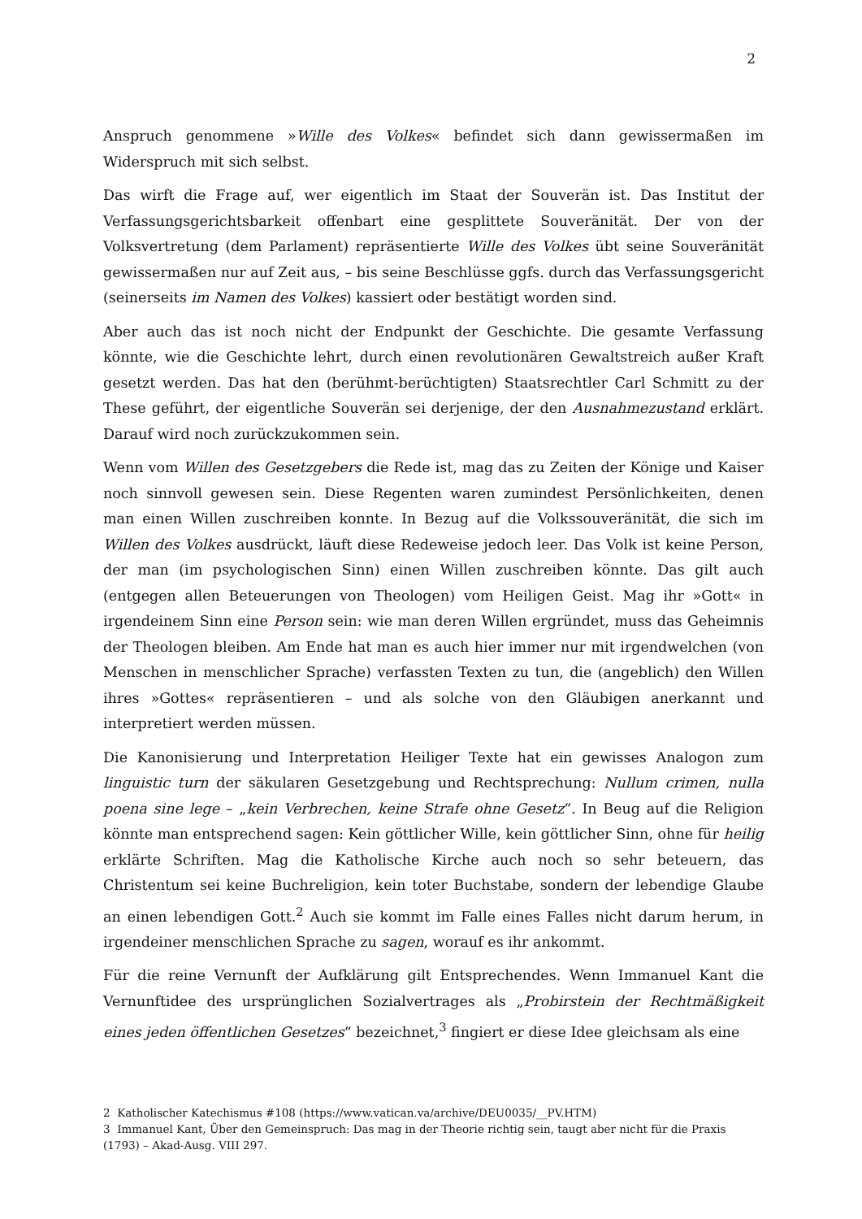2
Anspruch genommene »Wille des Volkes« befindet sich dann gewissermaßen im Widerspruch mit sich selbst.
Das wirft die Frage auf, wer eigentlich im Staat der Souverän ist. Das Institut der Verfassungsgerichtsbarkeit offenbart eine gesplittete Souveränität. Der von der Volksvertretung (dem Parlament) repräsentierte Wille des Volkes übt seine Souveränität gewissermaßen nur auf Zeit aus, – bis seine Beschlüsse ggfs. durch das Verfassungsgericht (seinerseits im Namen des Volkes) kassiert oder bestätigt worden sind.
Aber auch das ist noch nicht der Endpunkt der Geschichte. Die gesamte Verfassung könnte, wie die Geschichte lehrt, durch einen revolutionären Gewaltstreich außer Kraft gesetzt werden. Das hat den (berühmt-berüchtigten) Staatsrechtler Carl Schmitt zu der These geführt, der eigentliche Souverän sei derjenige, der den Ausnahmezustand erklärt. Darauf wird noch zurückzukommen sein.
Wenn vom Willen des Gesetzgebers die Rede ist, mag das zu Zeiten der Könige und Kaiser noch sinnvoll gewesen sein. Diese Regenten waren zumindest Persönlichkeiten, denen man einen Willen zuschreiben konnte. In Bezug auf die Volkssouveränität, die sich im Willen des Volkes ausdrückt, läuft diese Redeweise jedoch leer. Das Volk ist keine Person, der man (im psychologischen Sinn) einen Willen zuschreiben könnte. Das gilt auch (entgegen allen Beteuerungen von Theologen) vom Heiligen Geist. Mag ihr »Gott« in irgendeinem Sinn eine Person sein: wie man deren Willen ergründet, muss das Geheimnis der Theologen bleiben. Am Ende hat man es auch hier immer nur mit irgendwelchen (von Menschen in menschlicher Sprache) verfassten Texten zu tun, die (angeblich) den Willen ihres »Gottes« repräsentieren – und als solche von den Gläubigen anerkannt und interpretiert werden müssen.
Die Kanonisierung und Interpretation Heiliger Texte hat ein gewisses Analogon zum linguistic turn der säkularen Gesetzgebung und Rechtsprechung: Nullum crimen, nulla poena sine lege – „kein Verbrechen, keine Strafe ohne Gesetz“. In Beug auf die Religion könnte man entsprechend sagen: Kein göttlicher Wille, kein göttlicher Sinn, ohne für heilig erklärte Schriften. Mag die Katholische Kirche auch noch so sehr beteuern, das Christentum sei keine Buchreligion, kein toter Buchstabe, sondern der lebendige Glaube an einen lebendigen Gott.<sup>2</sup> Auch sie kommt im Falle eines Falles nicht darum herum, in irgendeiner menschlichen Sprache zu sagen, worauf es ihr ankommt.
Für die reine Vernunft der Aufklärung gilt Entsprechendes. Wenn Immanuel Kant die Vernunftidee des ursprünglichen Sozialvertrages als „Probirstein der Rechtmäßigkeit eines jeden öffentlichen Gesetzes“ bezeichnet,<sup>3</sup> fingiert er diese Idee gleichsam als eine
2 Katholischer Katechismus #108 (https://www.vatican.va/archive/DEU0035/__PV.HTM)
3 Immanuel Kant, Über den Gemeinspruch: Das mag in der Theorie richtig sein, taugt aber nicht für die Praxis (1793) – Akad-Ausg. VIII 297.